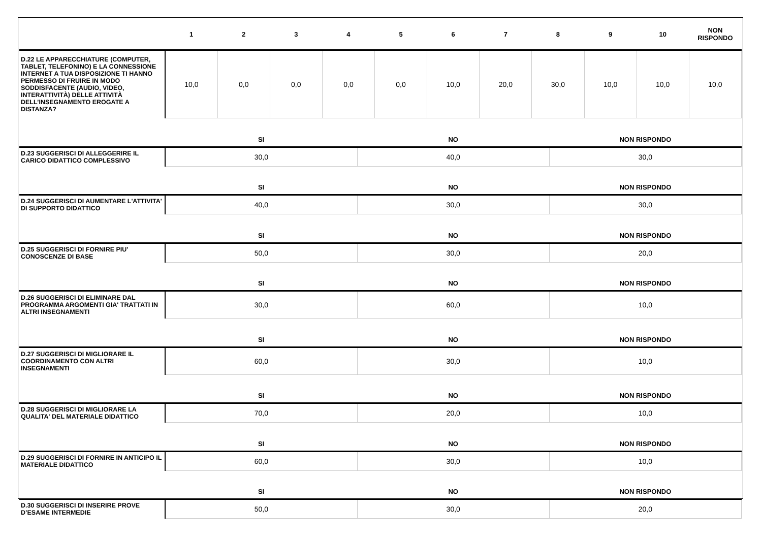| | 1 | 2 | 3 | 4 | 5 | 6 | 7 | 8 | 9 | 10 | NON RISPONDO |
| --- | --- | --- | --- | --- | --- | --- | --- | --- | --- | --- | --- |
| D.22 LE APPARECCHIATURE (COMPUTER, TABLET, TELEFONINO) E LA CONNESSIONE INTERNET A TUA DISPOSIZIONE TI HANNO PERMESSO DI FRUIRE IN MODO SODDISFACENTE (AUDIO, VIDEO, INTERATTIVITÀ) DELLE ATTIVITÀ DELL’INSEGNAMENTO EROGATE A DISTANZA? | 10,0 | 0,0 | 0,0 | 0,0 | 0,0 | 10,0 | 20,0 | 30,0 | 10,0 | 10,0 | 10,0 |
| | SI | NO | NON RISPONDO |
| --- | --- | --- | --- |
| D.23 SUGGERISCI DI ALLEGGERIRE IL CARICO DIDATTICO COMPLESSIVO | 30,0 | 40,0 | 30,0 |
| | SI | NO | NON RISPONDO |
| D.24 SUGGERISCI DI AUMENTARE L'ATTIVITA' DI SUPPORTO DIDATTICO | 40,0 | 30,0 | 30,0 |
| | SI | NO | NON RISPONDO |
| D.25 SUGGERISCI DI FORNIRE PIU' CONOSCENZE DI BASE | 50,0 | 30,0 | 20,0 |
| | SI | NO | NON RISPONDO |
| D.26 SUGGERISCI DI ELIMINARE DAL PROGRAMMA ARGOMENTI GIA' TRATTATI IN ALTRI INSEGNAMENTI | 30,0 | 60,0 | 10,0 |
| | SI | NO | NON RISPONDO |
| D.27 SUGGERISCI DI MIGLIORARE IL COORDINAMENTO CON ALTRI INSEGNAMENTI | 60,0 | 30,0 | 10,0 |
| | SI | NO | NON RISPONDO |
| D.28 SUGGERISCI DI MIGLIORARE LA QUALITA' DEL MATERIALE DIDATTICO | 70,0 | 20,0 | 10,0 |
| | SI | NO | NON RISPONDO |
| D.29 SUGGERISCI DI FORNIRE IN ANTICIPO IL MATERIALE DIDATTICO | 60,0 | 30,0 | 10,0 |
| | SI | NO | NON RISPONDO |
| D.30 SUGGERISCI DI INSERIRE PROVE D’ESAME INTERMEDIE | 50,0 | 30,0 | 20,0 |